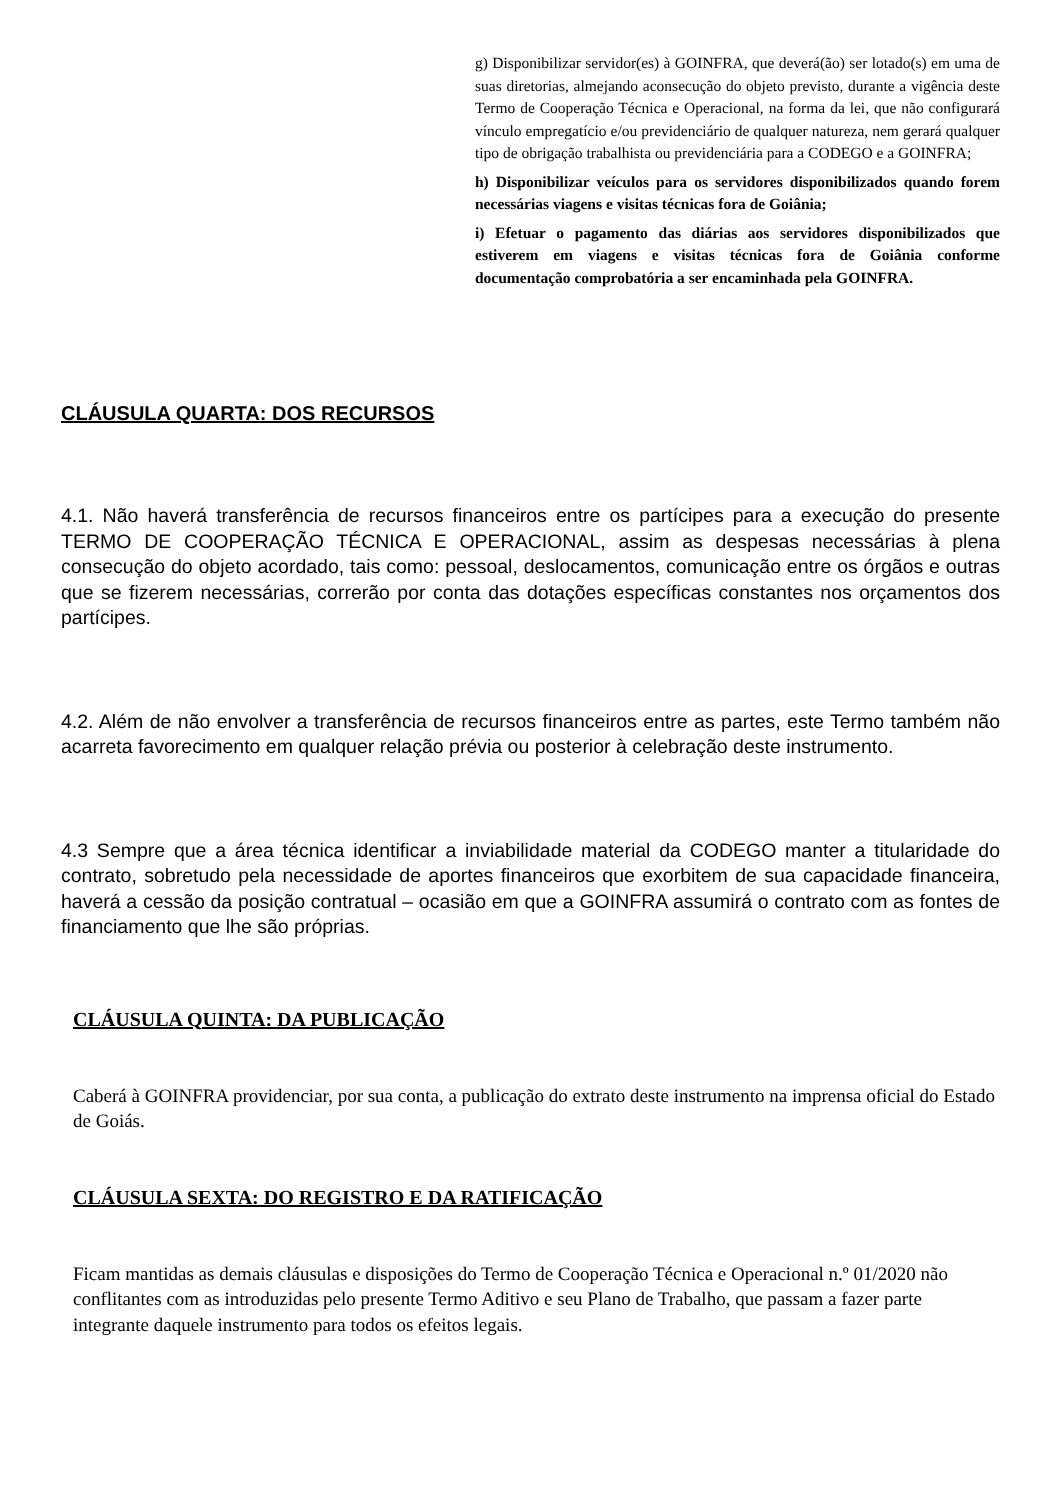g) Disponibilizar servidor(es) à GOINFRA, que deverá(ão) ser lotado(s) em uma de suas diretorias, almejando aconsecução do objeto previsto, durante a vigência deste Termo de Cooperação Técnica e Operacional, na forma da lei, que não configurará vínculo empregatício e/ou previdenciário de qualquer natureza, nem gerará qualquer tipo de obrigação trabalhista ou previdenciária para a CODEGO e a GOINFRA;
h) Disponibilizar veículos para os servidores disponibilizados quando forem necessárias viagens e visitas técnicas fora de Goiânia;
i) Efetuar o pagamento das diárias aos servidores disponibilizados que estiverem em viagens e visitas técnicas fora de Goiânia conforme documentação comprobatória a ser encaminhada pela GOINFRA.
CLÁUSULA QUARTA: DOS RECURSOS
4.1. Não haverá transferência de recursos financeiros entre os partícipes para a execução do presente TERMO DE COOPERAÇÃO TÉCNICA E OPERACIONAL, assim as despesas necessárias à plena consecução do objeto acordado, tais como: pessoal, deslocamentos, comunicação entre os órgãos e outras que se fizerem necessárias, correrão por conta das dotações específicas constantes nos orçamentos dos partícipes.
4.2. Além de não envolver a transferência de recursos financeiros entre as partes, este Termo também não acarreta favorecimento em qualquer relação prévia ou posterior à celebração deste instrumento.
4.3 Sempre que a área técnica identificar a inviabilidade material da CODEGO manter a titularidade do contrato, sobretudo pela necessidade de aportes financeiros que exorbitem de sua capacidade financeira, haverá a cessão da posição contratual – ocasião em que a GOINFRA assumirá o contrato com as fontes de financiamento que lhe são próprias.
CLÁUSULA QUINTA: DA PUBLICAÇÃO
Caberá à GOINFRA providenciar, por sua conta, a publicação do extrato deste instrumento na imprensa oficial do Estado de Goiás.
CLÁUSULA SEXTA: DO REGISTRO E DA RATIFICAÇÃO
Ficam mantidas as demais cláusulas e disposições do Termo de Cooperação Técnica e Operacional n.º 01/2020 não conflitantes com as introduzidas pelo presente Termo Aditivo e seu Plano de Trabalho, que passam a fazer parte integrante daquele instrumento para todos os efeitos legais.